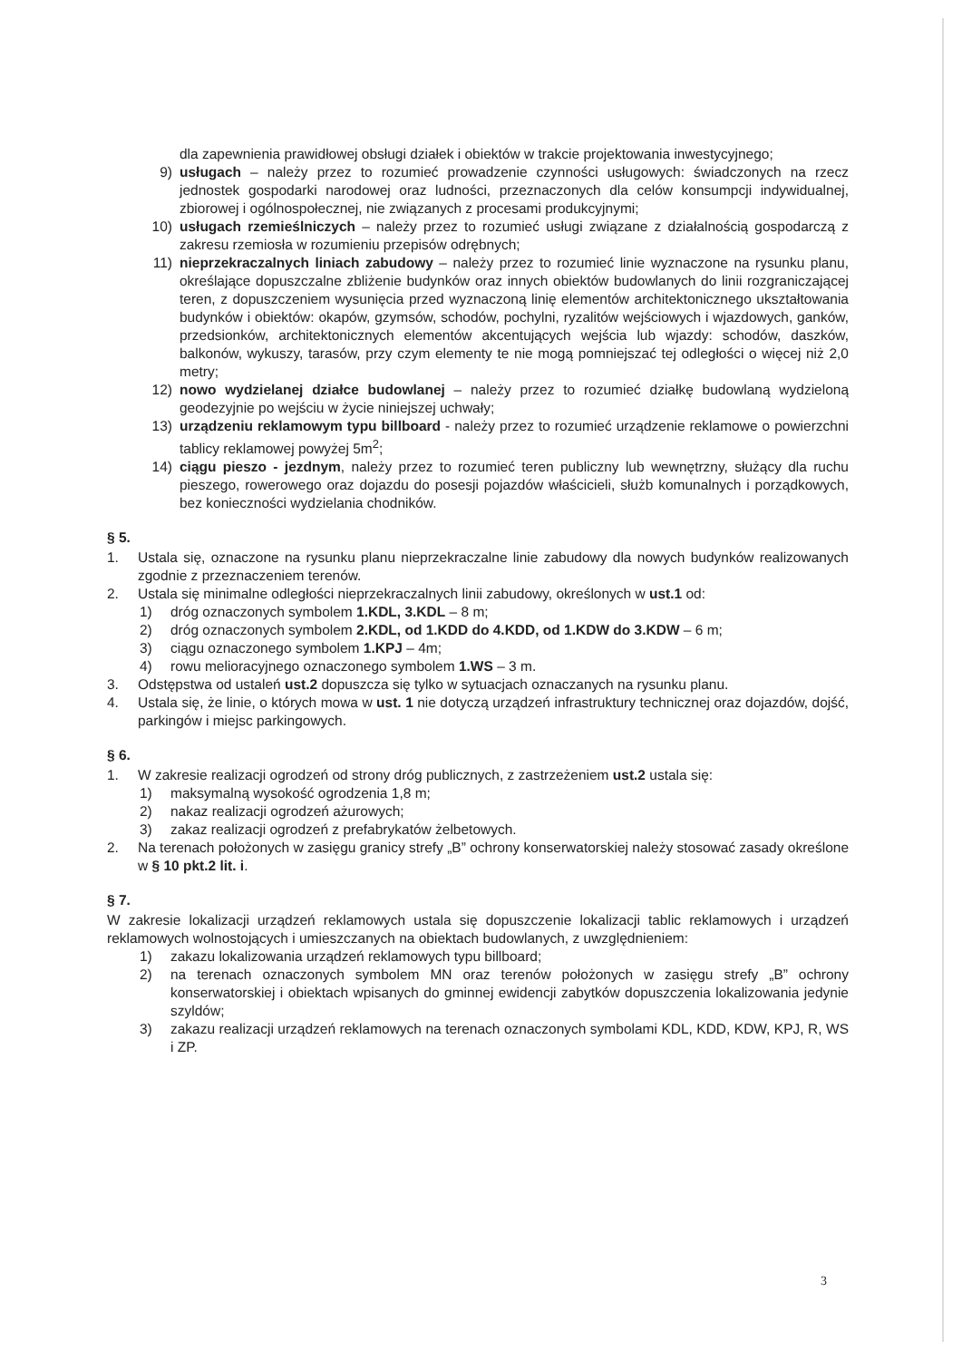dla zapewnienia prawidłowej obsługi działek i obiektów w trakcie projektowania inwestycyjnego;
9) usługach – należy przez to rozumieć prowadzenie czynności usługowych: świadczonych na rzecz jednostek gospodarki narodowej oraz ludności, przeznaczonych dla celów konsumpcji indywidualnej, zbiorowej i ogólnospołecznej, nie związanych z procesami produkcyjnymi;
10) usługach rzemieślniczych – należy przez to rozumieć usługi związane z działalnością gospodarczą z zakresu rzemiosła w rozumieniu przepisów odrębnych;
11) nieprzekraczalnych liniach zabudowy – należy przez to rozumieć linie wyznaczone na rysunku planu, określające dopuszczalne zbliżenie budynków oraz innych obiektów budowlanych do linii rozgraniczającej teren, z dopuszczeniem wysunięcia przed wyznaczoną linię elementów architektonicznego ukształtowania budynków i obiektów: okapów, gzymsów, schodów, pochylni, ryzalitów wejściowych i wjazdowych, ganków, przedsionków, architektonicznych elementów akcentujących wejścia lub wjazdy: schodów, daszków, balkonów, wykuszy, tarasów, przy czym elementy te nie mogą pomniejszać tej odległości o więcej niż 2,0 metry;
12) nowo wydzielanej działce budowlanej – należy przez to rozumieć działkę budowlaną wydzieloną geodezyjnie po wejściu w życie niniejszej uchwały;
13) urządzeniu reklamowym typu billboard - należy przez to rozumieć urządzenie reklamowe o powierzchni tablicy reklamowej powyżej 5m<sup>2</sup>;
14) ciągu pieszo - jezdnym, należy przez to rozumieć teren publiczny lub wewnętrzny, służący dla ruchu pieszego, rowerowego oraz dojazdu do posesji pojazdów właścicieli, służb komunalnych i porządkowych, bez konieczności wydzielania chodników.
§ 5.
1. Ustala się, oznaczone na rysunku planu nieprzekraczalne linie zabudowy dla nowych budynków realizowanych zgodnie z przeznaczeniem terenów.
2. Ustala się minimalne odległości nieprzekraczalnych linii zabudowy, określonych w ust.1 od:
1) dróg oznaczonych symbolem 1.KDL, 3.KDL – 8 m;
2) dróg oznaczonych symbolem 2.KDL, od 1.KDD do 4.KDD, od 1.KDW do 3.KDW – 6 m;
3) ciągu oznaczonego symbolem 1.KPJ – 4m;
4) rowu melioracyjnego oznaczonego symbolem 1.WS – 3 m.
3. Odstępstwa od ustaleń ust.2 dopuszcza się tylko w sytuacjach oznaczanych na rysunku planu.
4. Ustala się, że linie, o których mowa w ust. 1 nie dotyczą urządzeń infrastruktury technicznej oraz dojazdów, dojść, parkingów i miejsc parkingowych.
§ 6.
1. W zakresie realizacji ogrodzeń od strony dróg publicznych, z zastrzeżeniem ust.2 ustala się:
1) maksymalną wysokość ogrodzenia 1,8 m;
2) nakaz realizacji ogrodzeń ażurowych;
3) zakaz realizacji ogrodzeń z prefabrykatów żelbetowych.
2. Na terenach położonych w zasięgu granicy strefy „B” ochrony konserwatorskiej należy stosować zasady określone w § 10 pkt.2 lit. i.
§ 7.
W zakresie lokalizacji urządzeń reklamowych ustala się dopuszczenie lokalizacji tablic reklamowych i urządzeń reklamowych wolnostojących i umieszczanych na obiektach budowlanych, z uwzględnieniem:
1) zakazu lokalizowania urządzeń reklamowych typu billboard;
2) na terenach oznaczonych symbolem MN oraz terenów położonych w zasięgu strefy „B” ochrony konserwatorskiej i obiektach wpisanych do gminnej ewidencji zabytków dopuszczenia lokalizowania jedynie szyldów;
3) zakazu realizacji urządzeń reklamowych na terenach oznaczonych symbolami KDL, KDD, KDW, KPJ, R, WS i ZP.
3